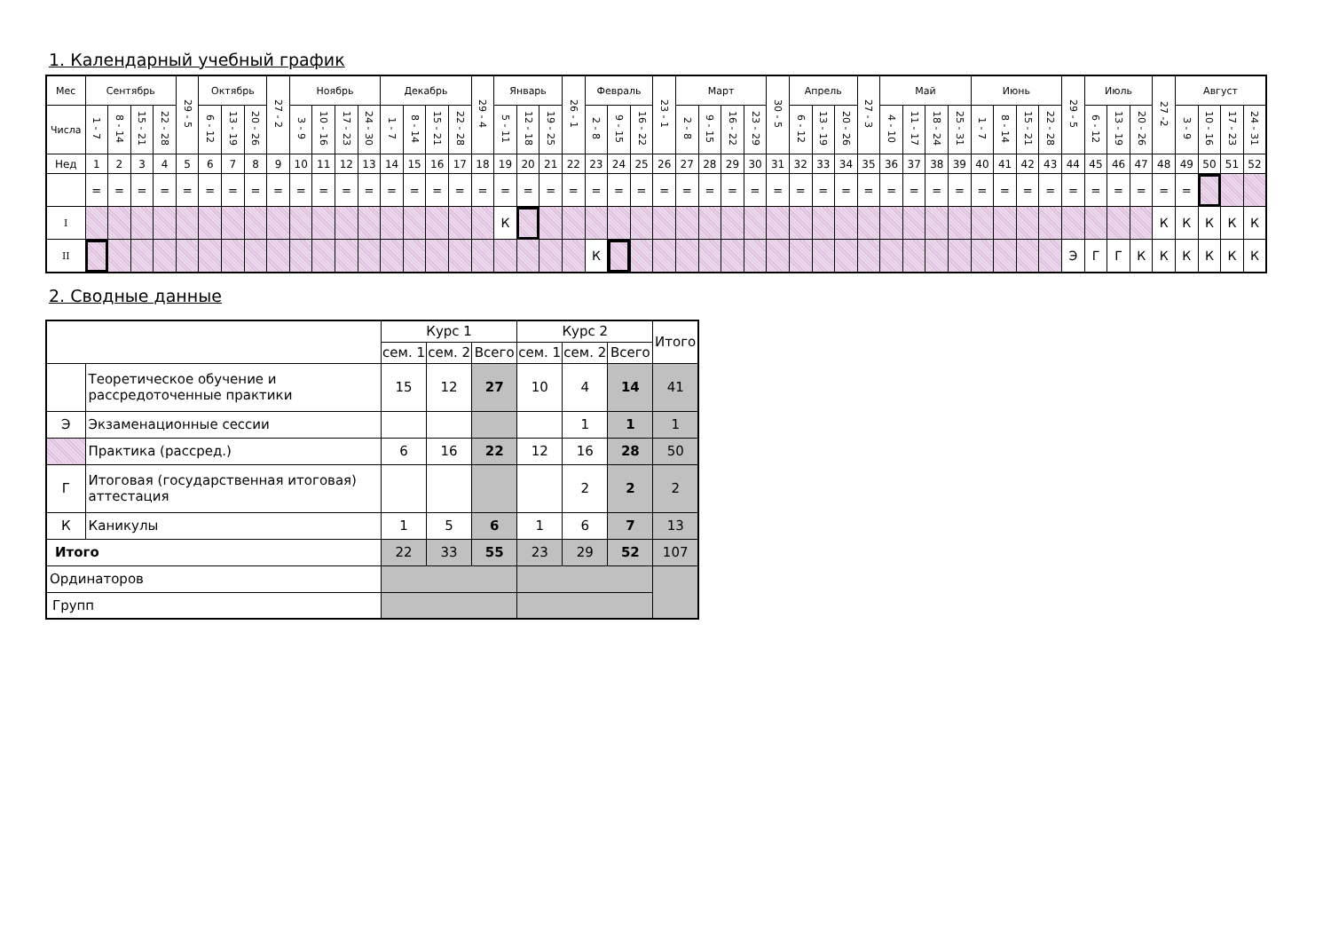1. Календарный учебный график
| Мес | Сентябрь | | | | 29 - 5 | Октябрь | | | 27 - 2 | Ноябрь | | | | Декабрь | | | | 29 - 4 | Январь | | | 26 - 1 | Февраль | | | 23 - 1 | Март | | | | 30 - 5 | Апрель | | | 27 - 3 | Май | | | | Июнь | | | | 29 - 5 | Июль | | | 27 -2 | Август | | | |
| Числа | 1 - 7 | 8 - 14 | 15 - 21 | 22 - 28 | | 6 - 12 | 13 - 19 | 20 - 26 | | 3 - 9 | 10 - 16 | 17 - 23 | 24 - 30 | 1 - 7 | 8 - 14 | 15 - 21 | 22 - 28 | | 5 - 11 | 12 - 18 | 19 - 25 | | 2 - 8 | 9 - 15 | 16 - 22 | | 2 - 8 | 9 - 15 | 16 - 22 | 23 - 29 | | 6 - 12 | 13 - 19 | 20 - 26 | | 4 - 10 | 11 - 17 | 18 - 24 | 25 - 31 | 1 - 7 | 8 - 14 | 15 - 21 | 22 - 28 | | 6 - 12 | 13 - 19 | 20 - 26 | | 3 - 9 | 10 - 16 | 17 - 23 | 24 - 31 |
| Нед | 1 | 2 | 3 | 4 | 5 | 6 | 7 | 8 | 9 | 10 | 11 | 12 | 13 | 14 | 15 | 16 | 17 | 18 | 19 | 20 | 21 | 22 | 23 | 24 | 25 | 26 | 27 | 28 | 29 | 30 | 31 | 32 | 33 | 34 | 35 | 36 | 37 | 38 | 39 | 40 | 41 | 42 | 43 | 44 | 45 | 46 | 47 | 48 | 49 | 50 | 51 | 52 |
| | = | = | = | = | = | = | = | = | = | = | = | = | = | = | = | = | = | = | = | = | = | = | = | = | = | = | = | = | = | = | = | = | = | = | = | = | = | = | = | = | = | = | = | = | = | = | = | = | = | | | |
| I | | | | | | | | | | | | | | | | | | | К | | | | | | | | | | | | | | | | | | | | | | | | | | | | | К | К | К | К | К |
| II | | | | | | | | | | | | | | | | | | | | | | | К | | | | | | | | | | | | | | | | | | | | | Э | Г | Г | К | К | К | К | К | К |
2. Сводные данные
| | | Курс 1 | | | Курс 2 | | | Итого |
| | | сем. 1 | сем. 2 | Всего | сем. 1 | сем. 2 | Всего | |
| | Теоретическое обучение и рассредоточенные практики | 15 | 12 | 27 | 10 | 4 | 14 | 41 |
| Э | Экзаменационные сессии | | | | | 1 | 1 | 1 |
| | Практика (рассред.) | 6 | 16 | 22 | 12 | 16 | 28 | 50 |
| Г | Итоговая (государственная итоговая) аттестация | | | | | 2 | 2 | 2 |
| К | Каникулы | 1 | 5 | 6 | 1 | 6 | 7 | 13 |
| Итого | | 22 | 33 | 55 | 23 | 29 | 52 | 107 |
| Ординаторов | | | | | | | | |
| Групп | | | | | | | | |